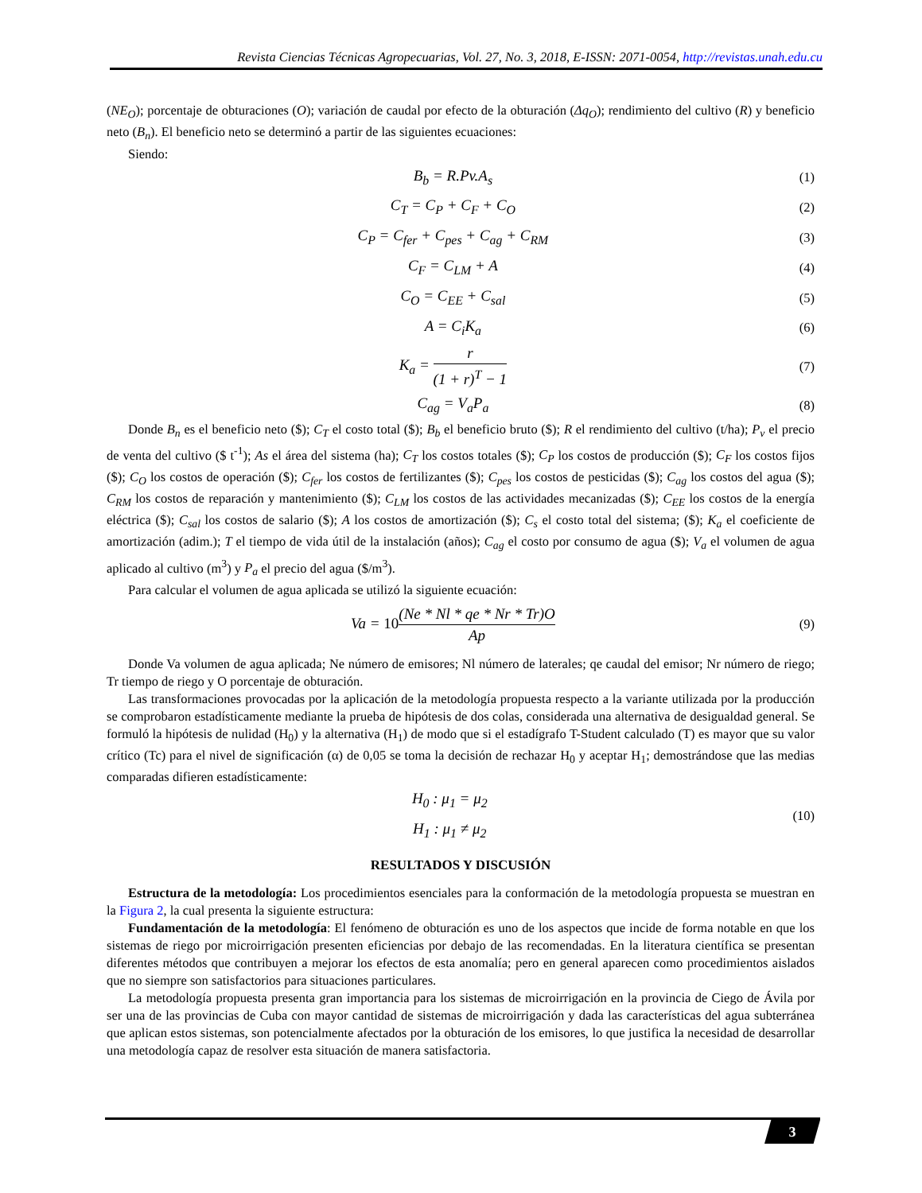Revista Ciencias Técnicas Agropecuarias, Vol. 27, No. 3, 2018, E-ISSN: 2071-0054, http://revistas.unah.edu.cu
(NE<sub>O</sub>); porcentaje de obturaciones (O); variación de caudal por efecto de la obturación (Δq<sub>O</sub>); rendimiento del cultivo (R) y beneficio neto (B<sub>n</sub>). El beneficio neto se determinó a partir de las siguientes ecuaciones:
Siendo:
B<sub>b</sub> = R.Pv.A<sub>s</sub> (1)
C<sub>T</sub> = C<sub>P</sub> + C<sub>F</sub> + C<sub>O</sub> (2)
C<sub>P</sub> = C<sub>fer</sub> + C<sub>pes</sub> + C<sub>ag</sub> + C<sub>RM</sub> (3)
C<sub>F</sub> = C<sub>LM</sub> + A (4)
C<sub>O</sub> = C<sub>EE</sub> + C<sub>sal</sub> (5)
A = C<sub>i</sub>K<sub>a</sub> (6)
K<sub>a</sub> = r (1 + r)<sup>T</sup> − 1 (7)
C<sub>ag</sub> = V<sub>a</sub>P<sub>a</sub> (8)
Donde B<sub>n</sub> es el beneficio neto ($); C<sub>T</sub> el costo total ($); B<sub>b</sub> el beneficio bruto ($); R el rendimiento del cultivo (t/ha); P<sub>v</sub> el precio de venta del cultivo ($ t<sup>-1</sup>); As el área del sistema (ha); C<sub>T</sub> los costos totales ($); C<sub>P</sub> los costos de producción ($); C<sub>F</sub> los costos fijos ($); C<sub>O</sub> los costos de operación ($); C<sub>fer</sub> los costos de fertilizantes ($); C<sub>pes</sub> los costos de pesticidas ($); C<sub>ag</sub> los costos del agua ($); C<sub>RM</sub> los costos de reparación y mantenimiento ($); C<sub>LM</sub> los costos de las actividades mecanizadas ($); C<sub>EE</sub> los costos de la energía eléctrica ($); C<sub>sal</sub> los costos de salario ($); A los costos de amortización ($); C<sub>s</sub> el costo total del sistema; ($); K<sub>a</sub> el coeficiente de amortización (adim.); T el tiempo de vida útil de la instalación (años); C<sub>ag</sub> el costo por consumo de agua ($); V<sub>a</sub> el volumen de agua aplicado al cultivo (m<sup>3</sup>) y P<sub>a</sub> el precio del agua ($/m<sup>3</sup>).
Para calcular el volumen de agua aplicada se utilizó la siguiente ecuación:
Va = 10(Ne * Nl * qe * Nr * Tr)O Ap (9)
Donde Va volumen de agua aplicada; Ne número de emisores; Nl número de laterales; qe caudal del emisor; Nr número de riego; Tr tiempo de riego y O porcentaje de obturación.
Las transformaciones provocadas por la aplicación de la metodología propuesta respecto a la variante utilizada por la producción se comprobaron estadísticamente mediante la prueba de hipótesis de dos colas, considerada una alternativa de desigualdad general. Se formuló la hipótesis de nulidad (H<sub>0</sub>) y la alternativa (H<sub>1</sub>) de modo que si el estadígrafo T-Student calculado (T) es mayor que su valor crítico (Tc) para el nivel de significación (α) de 0,05 se toma la decisión de rechazar H<sub>0</sub> y aceptar H<sub>1</sub>; demostrándose que las medias comparadas difieren estadísticamente:
H<sub>0</sub> : μ<sub>1</sub> = μ<sub>2</sub>
H<sub>1</sub> : μ<sub>1</sub> ≠ μ<sub>2</sub> (10)
RESULTADOS Y DISCUSIÓN
Estructura de la metodología: Los procedimientos esenciales para la conformación de la metodología propuesta se muestran en la Figura 2, la cual presenta la siguiente estructura:
Fundamentación de la metodología: El fenómeno de obturación es uno de los aspectos que incide de forma notable en que los sistemas de riego por microirrigación presenten eficiencias por debajo de las recomendadas. En la literatura científica se presentan diferentes métodos que contribuyen a mejorar los efectos de esta anomalía; pero en general aparecen como procedimientos aislados que no siempre son satisfactorios para situaciones particulares.
La metodología propuesta presenta gran importancia para los sistemas de microirrigación en la provincia de Ciego de Ávila por ser una de las provincias de Cuba con mayor cantidad de sistemas de microirrigación y dada las características del agua subterránea que aplican estos sistemas, son potencialmente afectados por la obturación de los emisores, lo que justifica la necesidad de desarrollar una metodología capaz de resolver esta situación de manera satisfactoria.
3